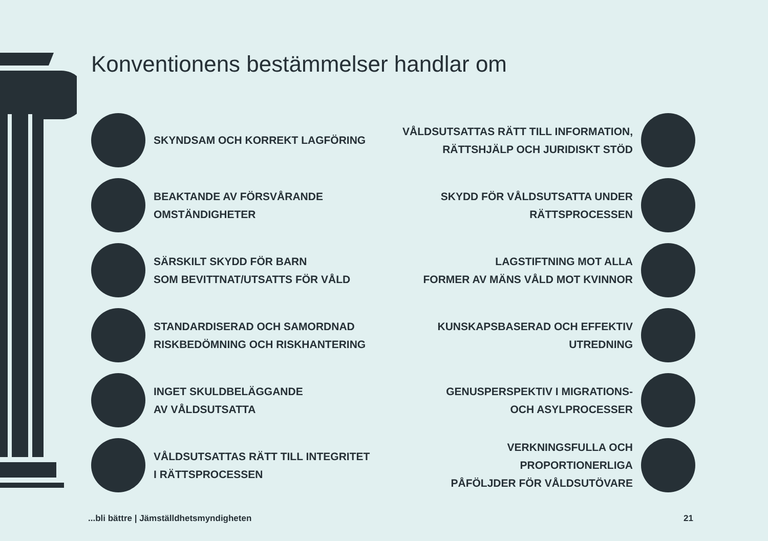Konventionens bestämmelser handlar om
SKYNDSAM OCH KORREKT LAGFÖRING
VÅLDSUTSATTAS RÄTT TILL INFORMATION,
RÄTTSHJÄLP OCH JURIDISKT STÖD
BEAKTANDE AV FÖRSVÅRANDE
OMSTÄNDIGHETER
SKYDD FÖR VÅLDSUTSATTA UNDER
RÄTTSPROCESSEN
SÄRSKILT SKYDD FÖR BARN
SOM BEVITTNAT/UTSATTS FÖR VÅLD
LAGSTIFTNING MOT ALLA
FORMER AV MÄNS VÅLD MOT KVINNOR
STANDARDISERAD OCH SAMORDNAD
RISKBEDÖMNING OCH RISKHANTERING
KUNSKAPSBASERAD OCH EFFEKTIV
UTREDNING
INGET SKULDBELÄGGANDE
AV VÅLDSUTSATTA
GENUSPERSPEKTIV I MIGRATIONS-
OCH ASYLPROCESSER
VÅLDSUTSATTAS RÄTT TILL INTEGRITET
I RÄTTSPROCESSEN
VERKNINGSFULLA OCH PROPORTIONERLIGA
PÅFÖLJDER FÖR VÅLDSUTÖVARE
...bli bättre | Jämställdhetsmyndigheten 21